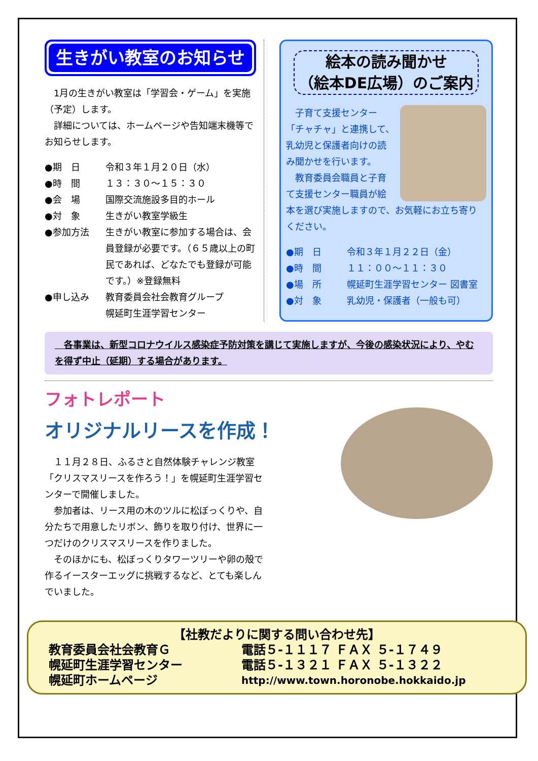生きがい教室のお知らせ
　1月の生きがい教室は「学習会・ゲーム」を実施（予定）します。
　詳細については、ホームページや告知端末機等でお知らせします。
●期　日 令和３年１月２０日（水）
●時　間 １３：３０～１５：３０
●会　場 国際交流施設多目的ホール
●対　象 生きがい教室学級生
●参加方法 生きがい教室に参加する場合は、会員登録が必要です。（６５歳以上の町民であれば、どなたでも登録が可能です。）※登録無料
●申し込み 教育委員会社会教育グループ
幌延町生涯学習センター
絵本の読み聞かせ
（絵本DE広場）のご案内
　子育て支援センター「チャチャ」と連携して、乳幼児と保護者向けの読み聞かせを行います。
　教育委員会職員と子育て支援センター職員が絵本を選び実施しますので、お気軽にお立ち寄りください。
●期　日 令和３年１月２２日（金）
●時　間 １１：００～１１：３０
●場　所 幌延町生涯学習センター 図書室
●対　象 乳幼児・保護者（一般も可）
　各事業は、新型コロナウイルス感染症予防対策を講じて実施しますが、今後の感染状況により、やむを得ず中止（延期）する場合があります。
フォトレポート
オリジナルリースを作成！
　１１月２８日、ふるさと自然体験チャレンジ教室「クリスマスリースを作ろう！」を幌延町生涯学習センターで開催しました。
　参加者は、リース用の木のツルに松ぼっくりや、自分たちで用意したリボン、飾りを取り付け、世界に一つだけのクリスマスリースを作りました。
　そのほかにも、松ぼっくりタワーツリーや卵の殻で作るイースターエッグに挑戦するなど、とても楽しんでいました。
【社教だよりに関する問い合わせ先】
教育委員会社会教育Ｇ 電話５-１１１７ ＦＡＸ ５-１７４９
幌延町生涯学習センター 電話５-１３２１ ＦＡＸ ５-１３２２
幌延町ホームページ http://www.town.horonobe.hokkaido.jp